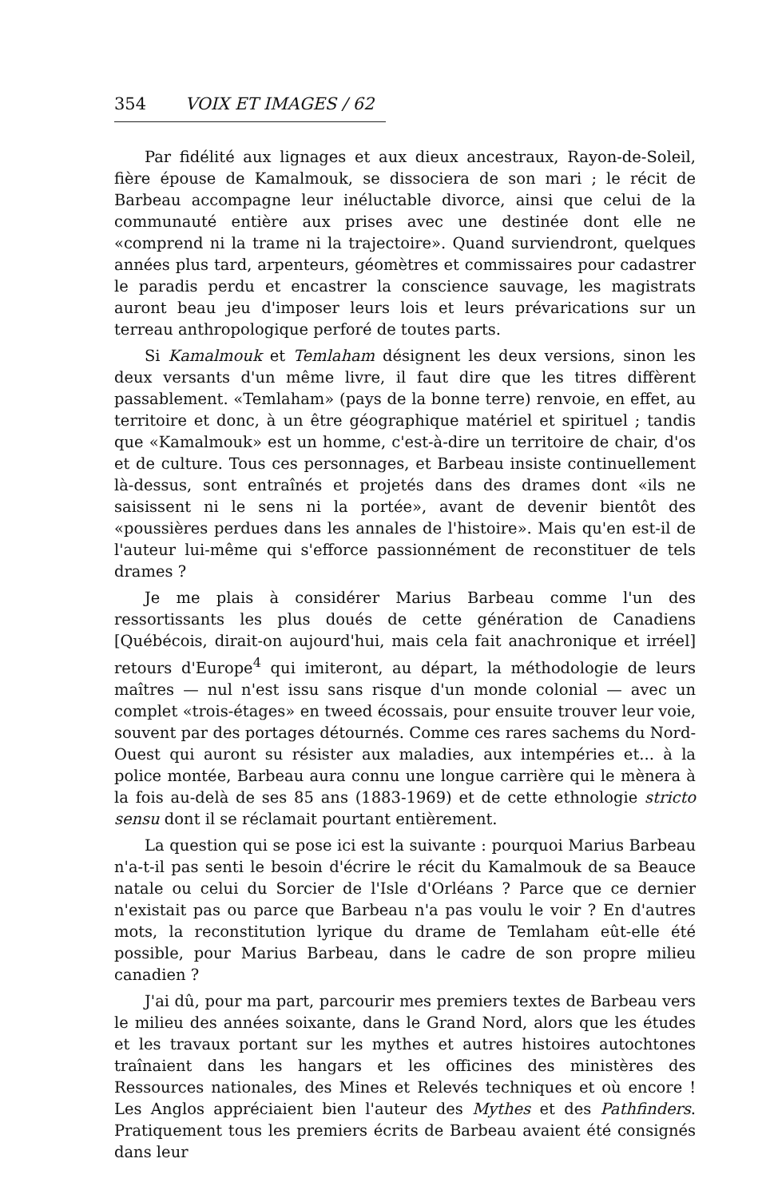354 VOIX ET IMAGES / 62
Par fidélité aux lignages et aux dieux ancestraux, Rayon-de-Soleil, fière épouse de Kamalmouk, se dissociera de son mari ; le récit de Barbeau accompagne leur inéluctable divorce, ainsi que celui de la communauté entière aux prises avec une destinée dont elle ne «comprend ni la trame ni la trajectoire». Quand surviendront, quelques années plus tard, arpenteurs, géomètres et commissaires pour cadastrer le paradis perdu et encastrer la conscience sauvage, les magistrats auront beau jeu d'imposer leurs lois et leurs prévarications sur un terreau anthropologique perforé de toutes parts.
Si Kamalmouk et Temlaham désignent les deux versions, sinon les deux versants d'un même livre, il faut dire que les titres diffèrent passablement. «Temlaham» (pays de la bonne terre) renvoie, en effet, au territoire et donc, à un être géographique matériel et spirituel ; tandis que «Kamalmouk» est un homme, c'est-à-dire un territoire de chair, d'os et de culture. Tous ces personnages, et Barbeau insiste continuellement là-dessus, sont entraînés et projetés dans des drames dont «ils ne saisissent ni le sens ni la portée», avant de devenir bientôt des «poussières perdues dans les annales de l'histoire». Mais qu'en est-il de l'auteur lui-même qui s'efforce passionnément de reconstituer de tels drames ?
Je me plais à considérer Marius Barbeau comme l'un des ressortissants les plus doués de cette génération de Canadiens [Québécois, dirait-on aujourd'hui, mais cela fait anachronique et irréel] retours d'Europe<sup>4</sup> qui imiteront, au départ, la méthodologie de leurs maîtres — nul n'est issu sans risque d'un monde colonial — avec un complet «trois-étages» en tweed écossais, pour ensuite trouver leur voie, souvent par des portages détournés. Comme ces rares sachems du Nord-Ouest qui auront su résister aux maladies, aux intempéries et... à la police montée, Barbeau aura connu une longue carrière qui le mènera à la fois au-delà de ses 85 ans (1883-1969) et de cette ethnologie stricto sensu dont il se réclamait pourtant entièrement.
La question qui se pose ici est la suivante : pourquoi Marius Barbeau n'a-t-il pas senti le besoin d'écrire le récit du Kamalmouk de sa Beauce natale ou celui du Sorcier de l'Isle d'Orléans ? Parce que ce dernier n'existait pas ou parce que Barbeau n'a pas voulu le voir ? En d'autres mots, la reconstitution lyrique du drame de Temlaham eût-elle été possible, pour Marius Barbeau, dans le cadre de son propre milieu canadien ?
J'ai dû, pour ma part, parcourir mes premiers textes de Barbeau vers le milieu des années soixante, dans le Grand Nord, alors que les études et les travaux portant sur les mythes et autres histoires autochtones traînaient dans les hangars et les officines des ministères des Ressources nationales, des Mines et Relevés techniques et où encore ! Les Anglos appréciaient bien l'auteur des Mythes et des Pathfinders. Pratiquement tous les premiers écrits de Barbeau avaient été consignés dans leur